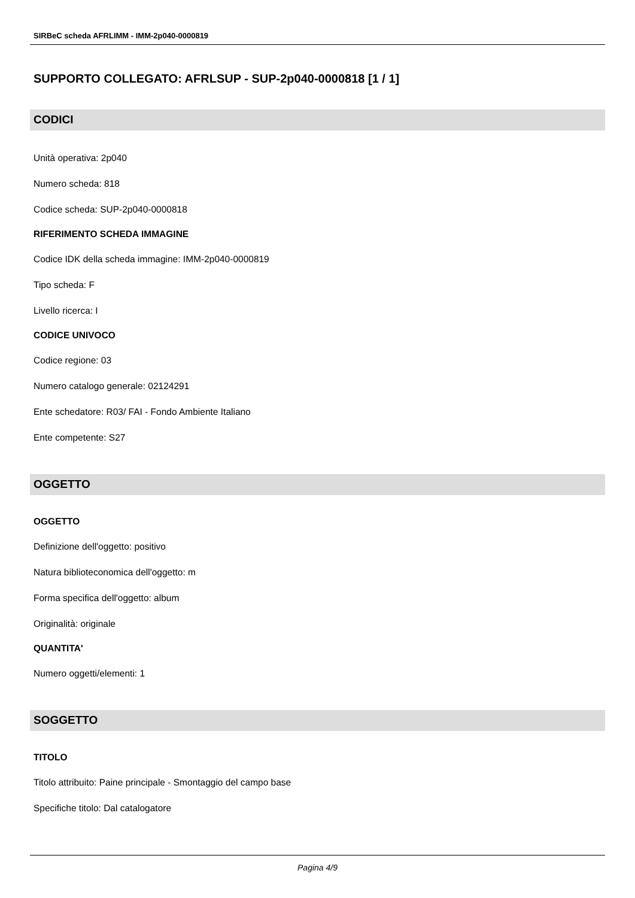SIRBeC scheda AFRLIMM - IMM-2p040-0000819
SUPPORTO COLLEGATO: AFRLSUP - SUP-2p040-0000818 [1 / 1]
CODICI
Unità operativa: 2p040
Numero scheda: 818
Codice scheda: SUP-2p040-0000818
RIFERIMENTO SCHEDA IMMAGINE
Codice IDK della scheda immagine: IMM-2p040-0000819
Tipo scheda: F
Livello ricerca: I
CODICE UNIVOCO
Codice regione: 03
Numero catalogo generale: 02124291
Ente schedatore: R03/ FAI - Fondo Ambiente Italiano
Ente competente: S27
OGGETTO
OGGETTO
Definizione dell'oggetto: positivo
Natura biblioteconomica dell'oggetto: m
Forma specifica dell'oggetto: album
Originalità: originale
QUANTITA'
Numero oggetti/elementi: 1
SOGGETTO
TITOLO
Titolo attribuito: Paine principale - Smontaggio del campo base
Specifiche titolo: Dal catalogatore
Pagina 4/9